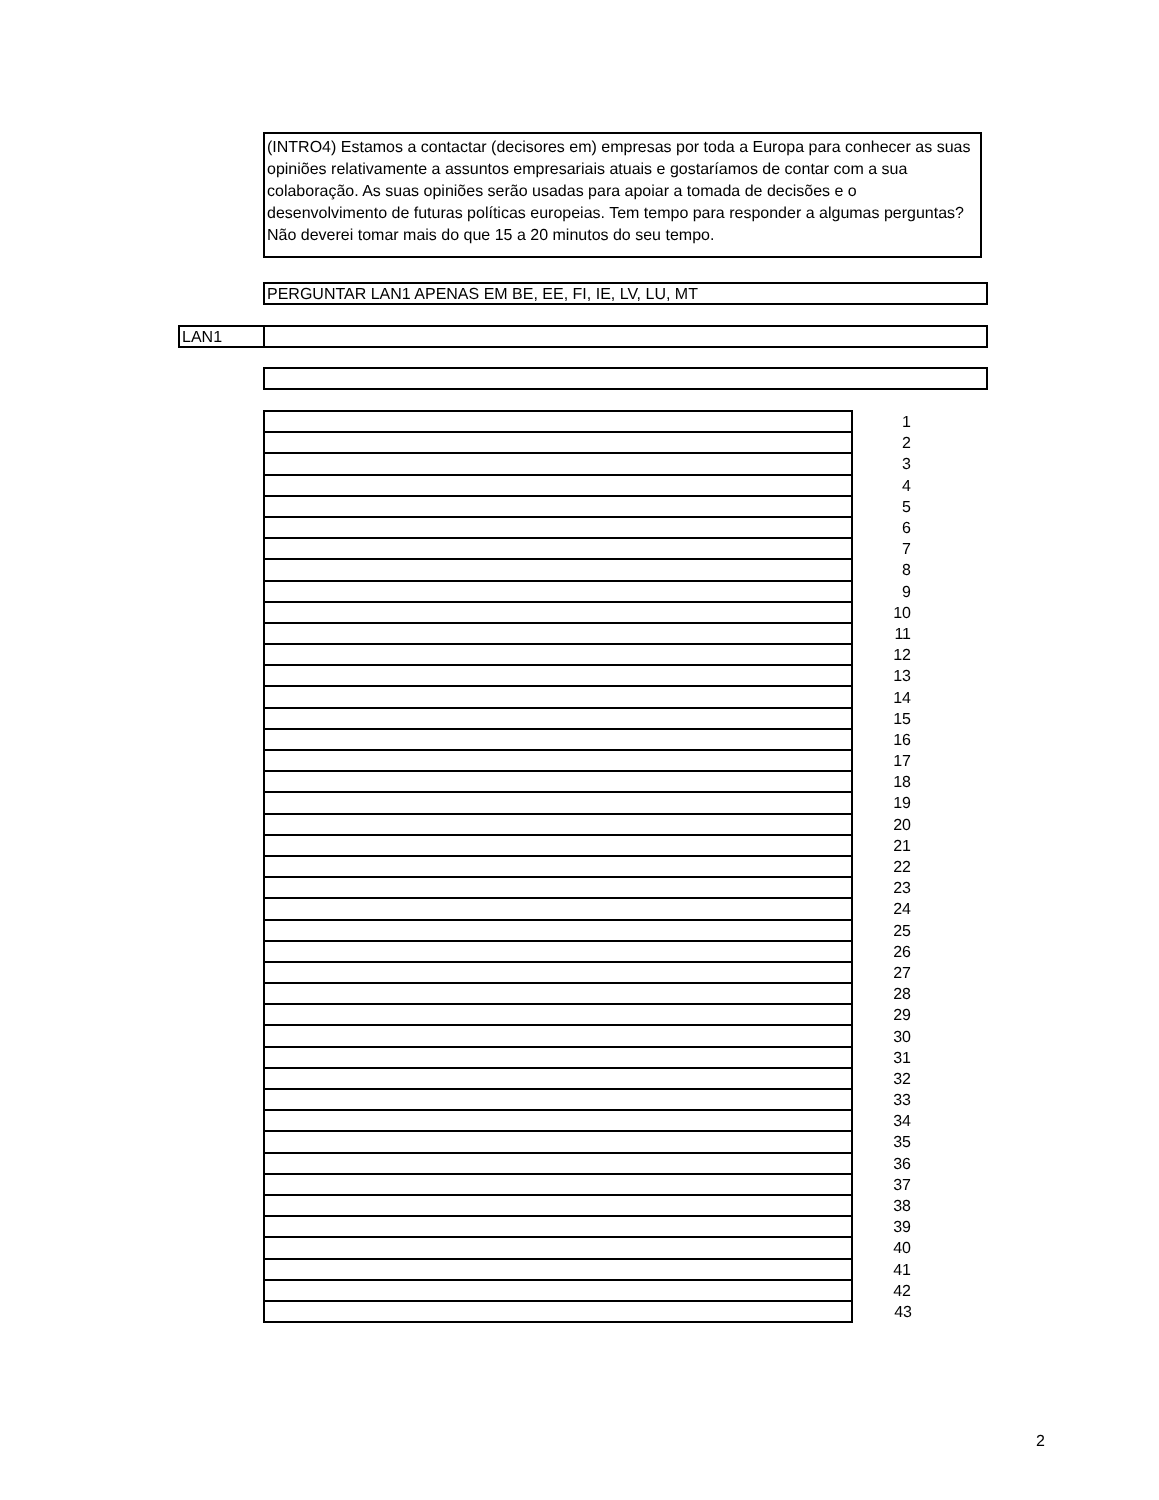(INTRO4) Estamos a contactar (decisores em) empresas por toda a Europa para conhecer as suas opiniões relativamente a assuntos empresariais atuais e gostaríamos de contar com a sua colaboração. As suas opiniões serão usadas para apoiar a tomada de decisões e o desenvolvimento de futuras políticas europeias. Tem tempo para responder a algumas perguntas? Não deverei tomar mais do que 15 a 20 minutos do seu tempo.
PERGUNTAR LAN1 APENAS EM BE, EE, FI, IE, LV, LU, MT
LAN1
| | 1 |
| | 2 |
| | 3 |
| | 4 |
| | 5 |
| | 6 |
| | 7 |
| | 8 |
| | 9 |
| | 10 |
| | 11 |
| | 12 |
| | 13 |
| | 14 |
| | 15 |
| | 16 |
| | 17 |
| | 18 |
| | 19 |
| | 20 |
| | 21 |
| | 22 |
| | 23 |
| | 24 |
| | 25 |
| | 26 |
| | 27 |
| | 28 |
| | 29 |
| | 30 |
| | 31 |
| | 32 |
| | 33 |
| | 34 |
| | 35 |
| | 36 |
| | 37 |
| | 38 |
| | 39 |
| | 40 |
| | 41 |
| | 42 |
| | 43 |
2